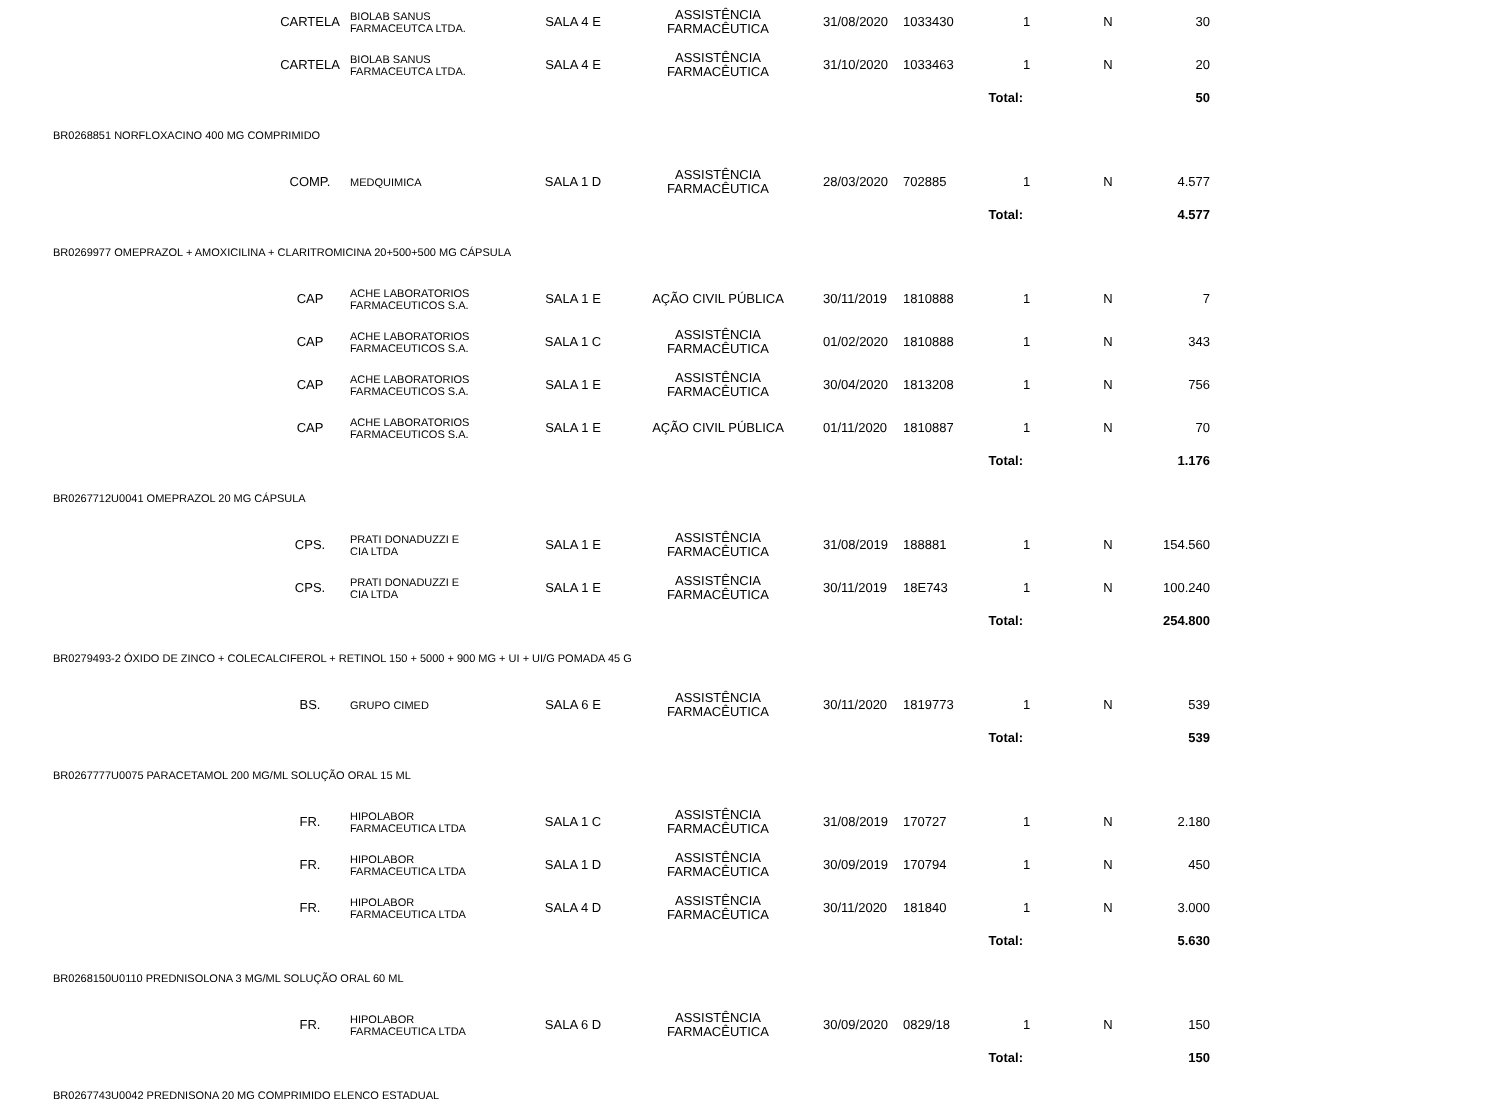| | CARTELA | BIOLAB SANUS FARMACEUTCA LTDA. | SALA 4 E | ASSISTÊNCIA FARMACÊUTICA | 31/08/2020 | 1033430 | 1 | N | 30 | |
| | CARTELA | BIOLAB SANUS FARMACEUTCA LTDA. | SALA 4 E | ASSISTÊNCIA FARMACÊUTICA | 31/10/2020 | 1033463 | 1 | N | 20 | |
| | | | | | | Total: | | | 50 | |
| BR0268851 NORFLOXACINO 400 MG COMPRIMIDO | | | | | | | | | | |
| | COMP. | MEDQUIMICA | SALA 1 D | ASSISTÊNCIA FARMACÊUTICA | 28/03/2020 | 702885 | 1 | N | 4.577 | |
| | | | | | | Total: | | | 4.577 | |
| BR0269977 OMEPRAZOL + AMOXICILINA + CLARITROMICINA 20+500+500 MG CÁPSULA | | | | | | | | | | |
| | CAP | ACHE LABORATORIOS FARMACEUTICOS S.A. | SALA 1 E | AÇÃO CIVIL PÚBLICA | 30/11/2019 | 1810888 | 1 | N | 7 | |
| | CAP | ACHE LABORATORIOS FARMACEUTICOS S.A. | SALA 1 C | ASSISTÊNCIA FARMACÊUTICA | 01/02/2020 | 1810888 | 1 | N | 343 | |
| | CAP | ACHE LABORATORIOS FARMACEUTICOS S.A. | SALA 1 E | ASSISTÊNCIA FARMACÊUTICA | 30/04/2020 | 1813208 | 1 | N | 756 | |
| | CAP | ACHE LABORATORIOS FARMACEUTICOS S.A. | SALA 1 E | AÇÃO CIVIL PÚBLICA | 01/11/2020 | 1810887 | 1 | N | 70 | |
| | | | | | | Total: | | | 1.176 | |
| BR0267712U0041 OMEPRAZOL 20 MG CÁPSULA | | | | | | | | | | |
| | CPS. | PRATI DONADUZZI E CIA LTDA | SALA 1 E | ASSISTÊNCIA FARMACÊUTICA | 31/08/2019 | 188881 | 1 | N | 154.560 | |
| | CPS. | PRATI DONADUZZI E CIA LTDA | SALA 1 E | ASSISTÊNCIA FARMACÊUTICA | 30/11/2019 | 18E743 | 1 | N | 100.240 | |
| | | | | | | Total: | | | 254.800 | |
| BR0279493-2 ÓXIDO DE ZINCO + COLECALCIFEROL + RETINOL 150 + 5000 + 900 MG + UI + UI/G POMADA 45 G | | | | | | | | | | |
| | BS. | GRUPO CIMED | SALA 6 E | ASSISTÊNCIA FARMACÊUTICA | 30/11/2020 | 1819773 | 1 | N | 539 | |
| | | | | | | Total: | | | 539 | |
| BR0267777U0075 PARACETAMOL 200 MG/ML SOLUÇÃO ORAL 15 ML | | | | | | | | | | |
| | FR. | HIPOLABOR FARMACEUTICA LTDA | SALA 1 C | ASSISTÊNCIA FARMACÊUTICA | 31/08/2019 | 170727 | 1 | N | 2.180 | |
| | FR. | HIPOLABOR FARMACEUTICA LTDA | SALA 1 D | ASSISTÊNCIA FARMACÊUTICA | 30/09/2019 | 170794 | 1 | N | 450 | |
| | FR. | HIPOLABOR FARMACEUTICA LTDA | SALA 4 D | ASSISTÊNCIA FARMACÊUTICA | 30/11/2020 | 181840 | 1 | N | 3.000 | |
| | | | | | | Total: | | | 5.630 | |
| BR0268150U0110 PREDNISOLONA 3 MG/ML SOLUÇÃO ORAL 60 ML | | | | | | | | | | |
| | FR. | HIPOLABOR FARMACEUTICA LTDA | SALA 6 D | ASSISTÊNCIA FARMACÊUTICA | 30/09/2020 | 0829/18 | 1 | N | 150 | |
| | | | | | | Total: | | | 150 | |
| BR0267743U0042 PREDNISONA 20 MG COMPRIMIDO ELENCO ESTADUAL | | | | | | | | | | |